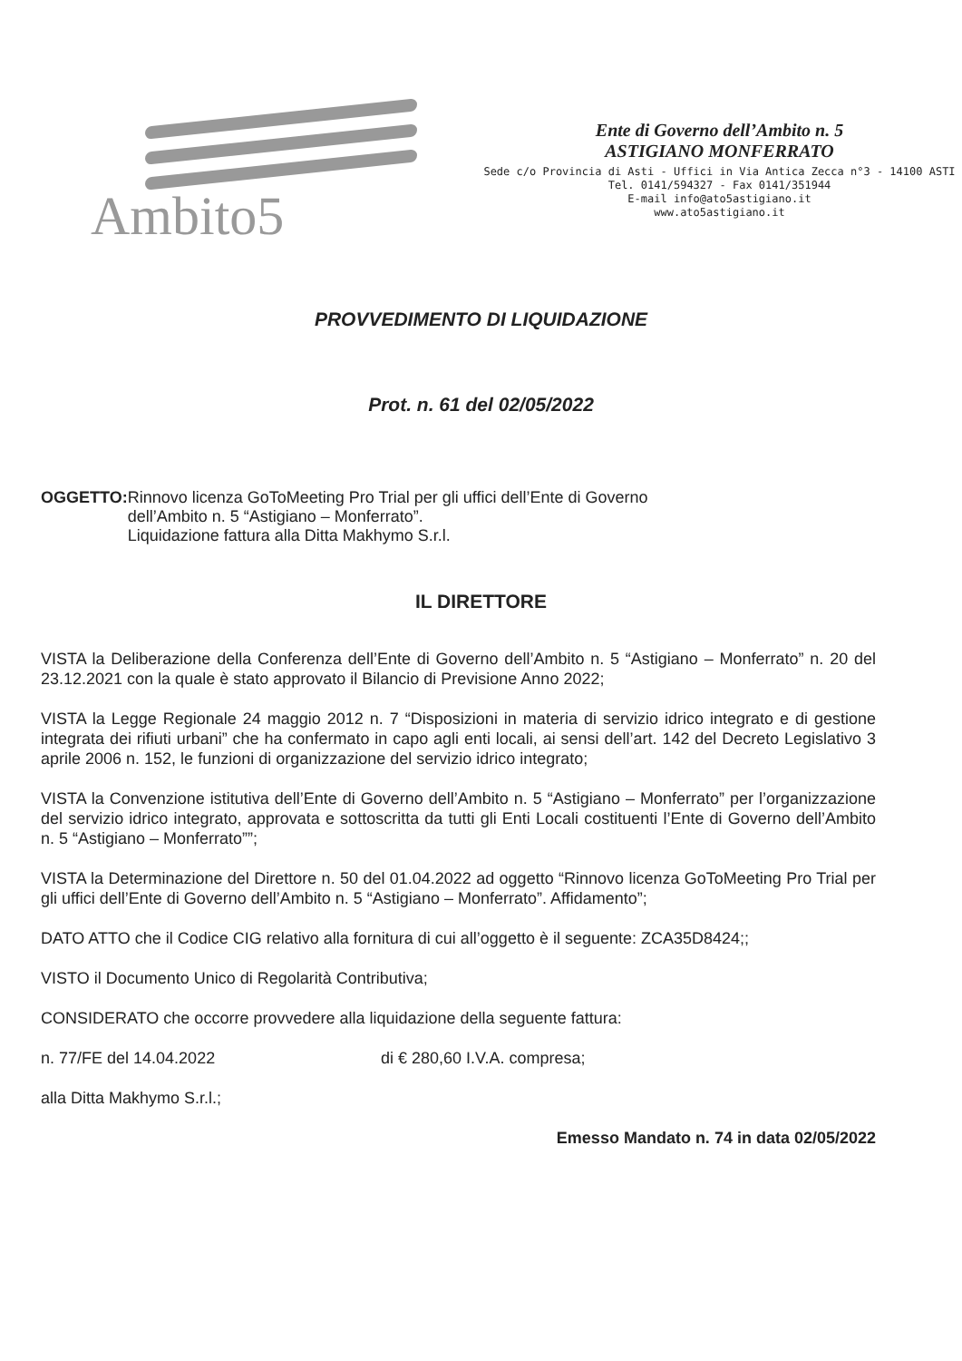Ambito5
Ente di Governo dell’Ambito n. 5
ASTIGIANO MONFERRATO
Sede c/o Provincia di Asti - Uffici in Via Antica Zecca n°3 - 14100 ASTI
Tel. 0141/594327 - Fax 0141/351944
E-mail info@ato5astigiano.it
www.ato5astigiano.it
PROVVEDIMENTO DI LIQUIDAZIONE
Prot. n. 61 del 02/05/2022
OGGETTO: Rinnovo licenza GoToMeeting Pro Trial per gli uffici dell’Ente di Governo
dell’Ambito n. 5 “Astigiano – Monferrato”.
Liquidazione fattura alla Ditta Makhymo S.r.l.
IL DIRETTORE
VISTA la Deliberazione della Conferenza dell’Ente di Governo dell’Ambito n. 5 “Astigiano – Monferrato” n. 20 del 23.12.2021 con la quale è stato approvato il Bilancio di Previsione Anno 2022;
VISTA la Legge Regionale 24 maggio 2012 n. 7 “Disposizioni in materia di servizio idrico integrato e di gestione integrata dei rifiuti urbani” che ha confermato in capo agli enti locali, ai sensi dell’art. 142 del Decreto Legislativo 3 aprile 2006 n. 152, le funzioni di organizzazione del servizio idrico integrato;
VISTA la Convenzione istitutiva dell’Ente di Governo dell’Ambito n. 5 “Astigiano – Monferrato” per l’organizzazione del servizio idrico integrato, approvata e sottoscritta da tutti gli Enti Locali costituenti l’Ente di Governo dell’Ambito n. 5 “Astigiano – Monferrato””;
VISTA la Determinazione del Direttore n. 50 del 01.04.2022 ad oggetto “Rinnovo licenza GoToMeeting Pro Trial per gli uffici dell’Ente di Governo dell’Ambito n. 5 “Astigiano – Monferrato”. Affidamento”;
DATO ATTO che il Codice CIG relativo alla fornitura di cui all’oggetto è il seguente: ZCA35D8424;;
VISTO il Documento Unico di Regolarità Contributiva;
CONSIDERATO che occorre provvedere alla liquidazione della seguente fattura:
n. 77/FE del 14.04.2022 di € 280,60 I.V.A. compresa;
alla Ditta Makhymo S.r.l.;
Emesso Mandato n. 74 in data 02/05/2022